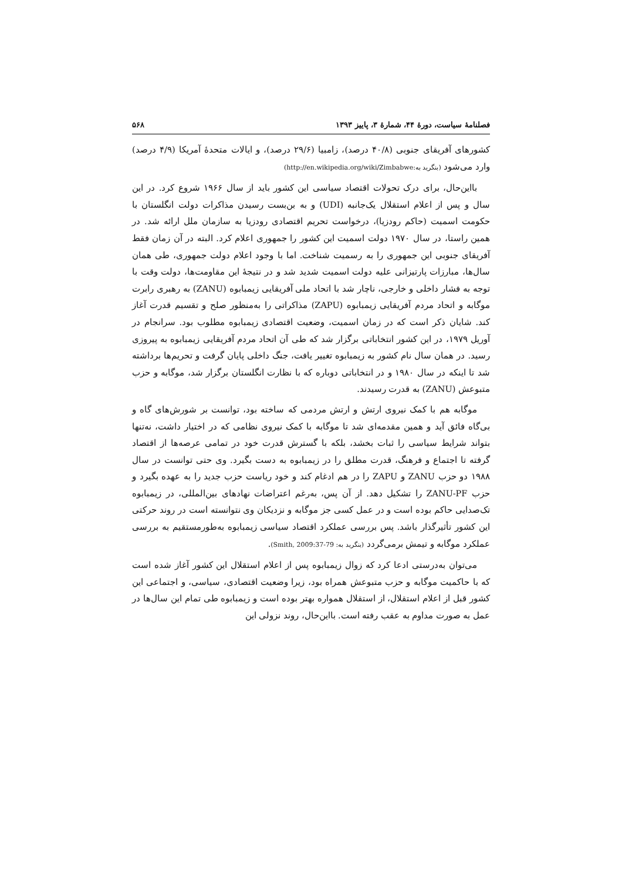فصلنامهٔ سیاست، دورهٔ ۴۴، شمارهٔ ۳، پاییز ۱۳۹۳ ۵۶۸
کشورهای آفریقای جنوبی (۴۰/۸ درصد)، زامبیا (۲۹/۶ درصد)، و ایالات متحدهٔ آمریکا (۴/۹ درصد) وارد می‌شود (بنگرید به:http://en.wikipedia.org/wiki/Zimbabwe)
بااین‌حال، برای درک تحولات اقتصاد سیاسی این کشور باید از سال ۱۹۶۶ شروع کرد. در این سال و پس از اعلام استقلال یک‌جانبه (UDI) و به بن‌بست رسیدن مذاکرات دولت انگلستان با حکومت اسمیت (حاکم رودزیا)، درخواست تحریم اقتصادی رودزیا به سازمان ملل ارائه شد. در همین راستا، در سال ۱۹۷۰ دولت اسمیت این کشور را جمهوری اعلام کرد. البته در آن زمان فقط آفریقای جنوبی این جمهوری را به رسمیت شناخت. اما با وجود اعلام دولت جمهوری، طی همان سال‌ها، مبارزات پارتیزانی علیه دولت اسمیت شدید شد و در نتیجهٔ این مقاومت‌ها، دولت وقت با توجه به فشار داخلی و خارجی، ناچار شد با اتحاد ملی آفریقایی زیمبابوه (ZANU) به رهبری رابرت موگابه و اتحاد مردم آفریقایی زیمبابوه (ZAPU) مذاکراتی را به‌منظور صلح و تقسیم قدرت آغاز کند. شایان ذکر است که در زمان اسمیت، وضعیت اقتصادی زیمبابوه مطلوب بود. سرانجام در آوریل ۱۹۷۹، در این کشور انتخاباتی برگزار شد که طی آن اتحاد مردم آفریقایی زیمبابوه به پیروزی رسید. در همان سال نام کشور به زیمبابوه تغییر یافت، جنگ داخلی پایان گرفت و تحریم‌ها برداشته شد تا اینکه در سال ۱۹۸۰ و در انتخاباتی دوباره که با نظارت انگلستان برگزار شد، موگابه و حزب متبوعش (ZANU) به قدرت رسیدند.
موگابه هم با کمک نیروی ارتش و ارتش مردمی که ساخته بود، توانست بر شورش‌های گاه و بی‌گاه فائق آید و همین مقدمه‌ای شد تا موگابه با کمک نیروی نظامی که در اختیار داشت، نه‌تنها بتواند شرایط سیاسی را ثبات بخشد، بلکه با گسترش قدرت خود در تمامی عرصه‌ها از اقتصاد گرفته تا اجتماع و فرهنگ، قدرت مطلق را در زیمبابوه به دست بگیرد. وی حتی توانست در سال ۱۹۸۸ دو حزب ZANU و ZAPU را در هم ادغام کند و خود ریاست حزب جدید را به عهده بگیرد و حزب ZANU-PF را تشکیل دهد. از آن پس، به‌رغم اعتراضات نهادهای بین‌المللی، در زیمبابوه تک‌صدایی حاکم بوده است و در عمل کسی جز موگابه و نزدیکان وی نتوانسته است در روند حرکتی این کشور تأثیرگذار باشد. پس بررسی عملکرد اقتصاد سیاسی زیمبابوه به‌طورمستقیم به بررسی عملکرد موگابه و تیمش برمی‌گردد (بنگرید به: Smith, 2009:37-79).
می‌توان به‌درستی ادعا کرد که زوال زیمبابوه پس از اعلام استقلال این کشور آغاز شده است که با حاکمیت موگابه و حزب متبوعش همراه بود، زیرا وضعیت اقتصادی، سیاسی، و اجتماعی این کشور قبل از اعلام استقلال، از استقلال همواره بهتر بوده است و زیمبابوه طی تمام این سال‌ها در عمل به صورت مداوم به عقب رفته است. بااین‌حال، روند نزولی این